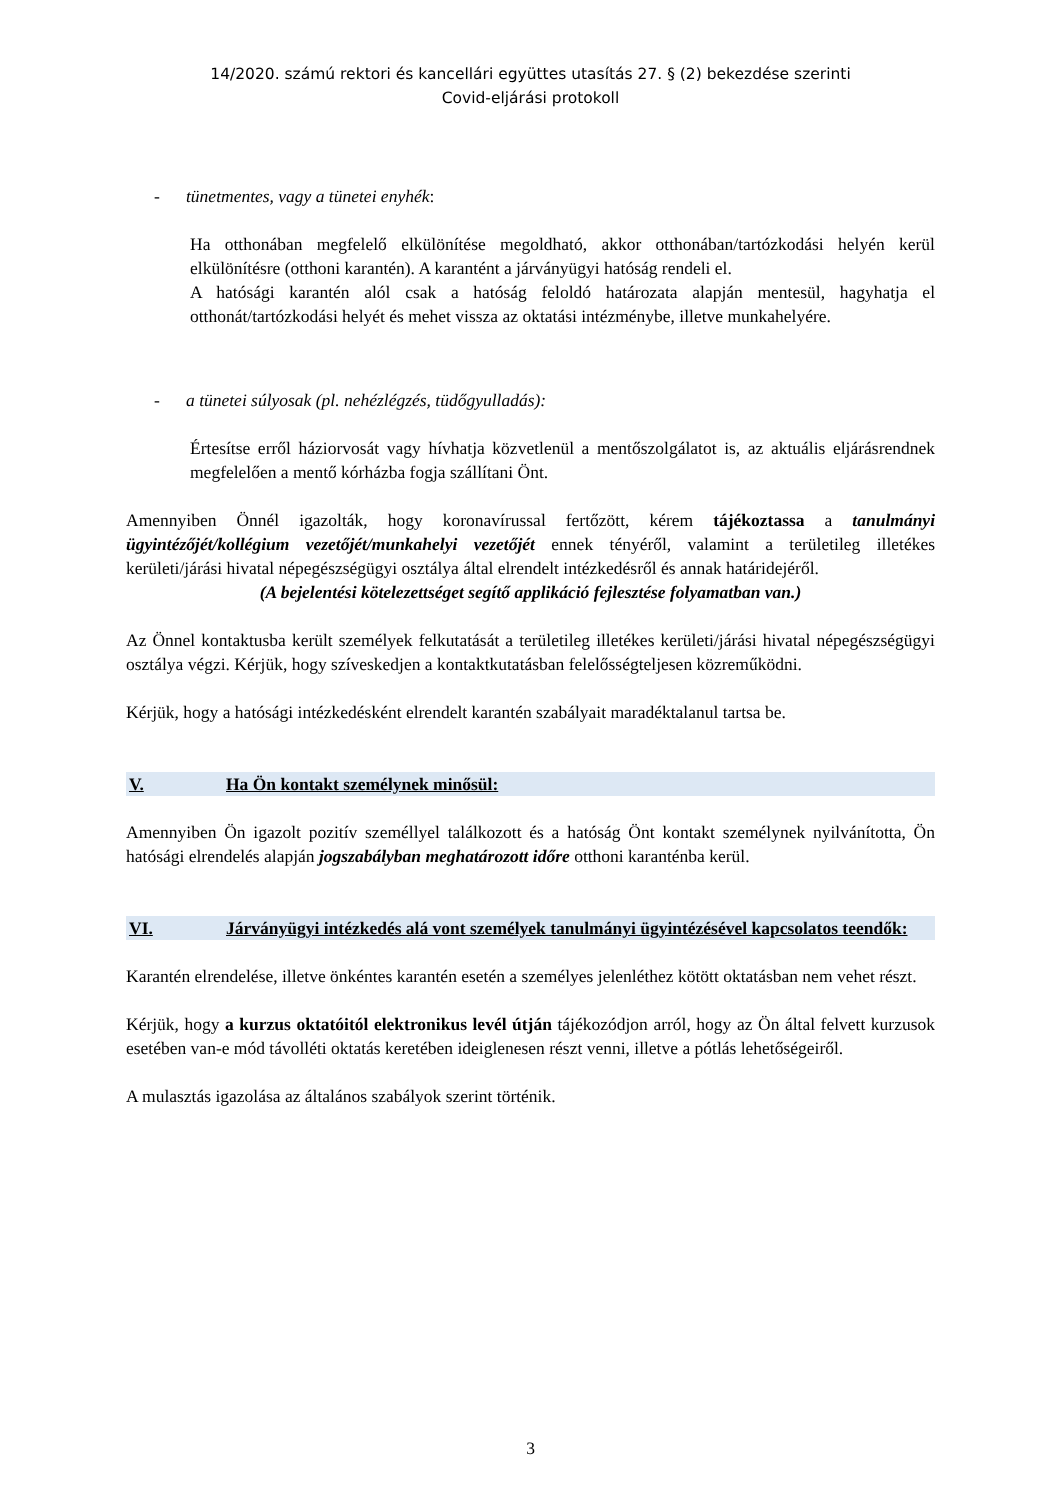14/2020. számú rektori és kancellári együttes utasítás 27. § (2) bekezdése szerinti
Covid-eljárási protokoll
- tünetmentes, vagy a tünetei enyhék:
Ha otthonában megfelelő elkülönítése megoldható, akkor otthonában/tartózkodási helyén kerül elkülönítésre (otthoni karantén). A karantént a járványügyi hatóság rendeli el.
A hatósági karantén alól csak a hatóság feloldó határozata alapján mentesül, hagyhatja el otthonát/tartózkodási helyét és mehet vissza az oktatási intézménybe, illetve munkahelyére.
- a tünetei súlyosak (pl. nehézlégzés, tüdőgyulladás):
Értesítse erről háziorvosát vagy hívhatja közvetlenül a mentőszolgálatot is, az aktuális eljárásrendnek megfelelően a mentő kórházba fogja szállítani Önt.
Amennyiben Önnél igazolták, hogy koronavírussal fertőzött, kérem tájékoztassa a tanulmányi ügyintézőjét/kollégium vezetőjét/munkahelyi vezetőjét ennek tényéről, valamint a területileg illetékes kerületi/járási hivatal népegészségügyi osztálya által elrendelt intézkedésről és annak határidejéről.
(A bejelentési kötelezettséget segítő applikáció fejlesztése folyamatban van.)
Az Önnel kontaktusba került személyek felkutatását a területileg illetékes kerületi/járási hivatal népegészségügyi osztálya végzi. Kérjük, hogy szíveskedjen a kontaktkutatásban felelősségteljesen közreműködni.
Kérjük, hogy a hatósági intézkedésként elrendelt karantén szabályait maradéktalanul tartsa be.
V. Ha Ön kontakt személynek minősül:
Amennyiben Ön igazolt pozitív személlyel találkozott és a hatóság Önt kontakt személynek nyilvánította, Ön hatósági elrendelés alapján jogszabályban meghatározott időre otthoni karanténba kerül.
VI. Járványügyi intézkedés alá vont személyek tanulmányi ügyintézésével kapcsolatos teendők:
Karantén elrendelése, illetve önkéntes karantén esetén a személyes jelenléthez kötött oktatásban nem vehet részt.
Kérjük, hogy a kurzus oktatóitól elektronikus levél útján tájékozódjon arról, hogy az Ön által felvett kurzusok esetében van-e mód távolléti oktatás keretében ideiglenesen részt venni, illetve a pótlás lehetőségeiről.
A mulasztás igazolása az általános szabályok szerint történik.
3